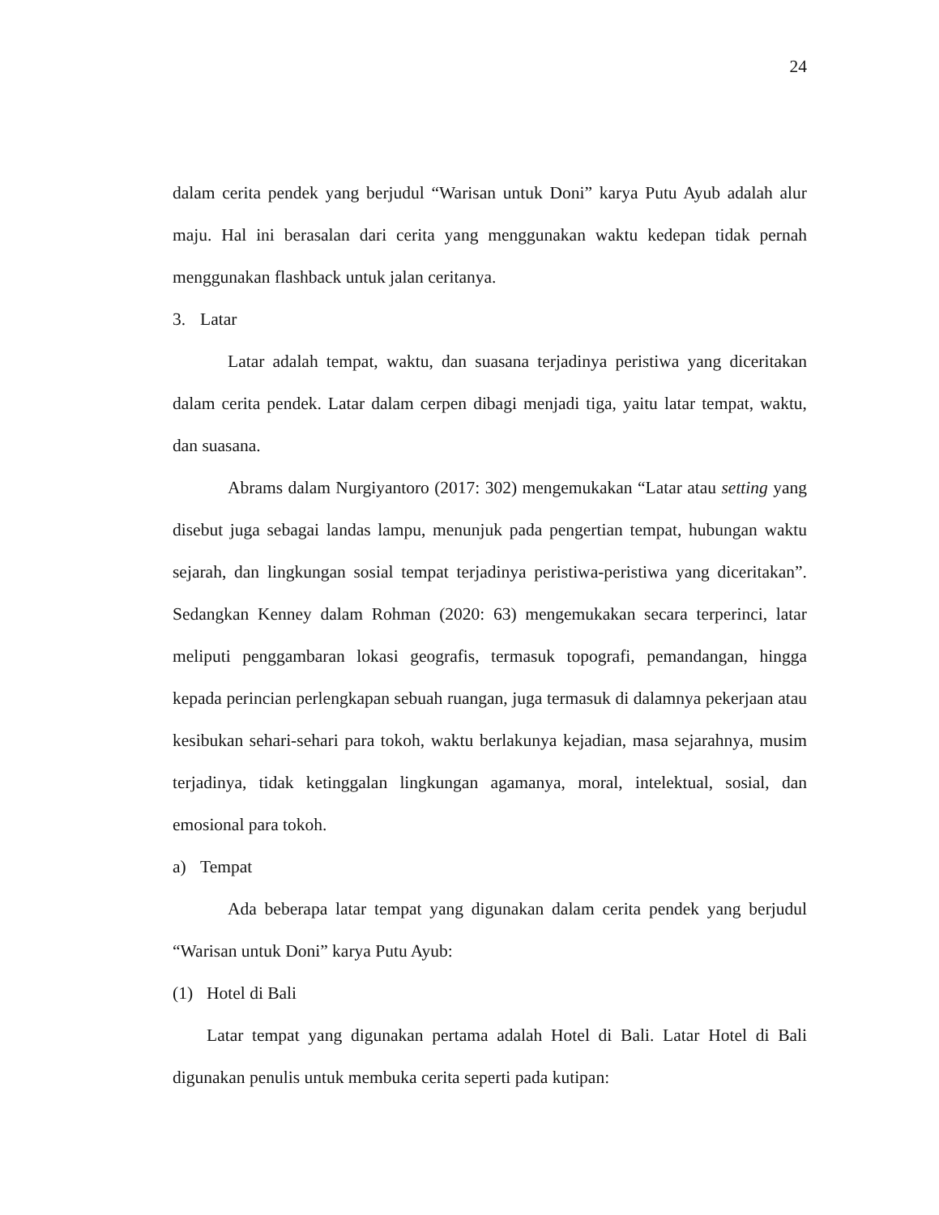24
dalam cerita pendek yang berjudul “Warisan untuk Doni” karya Putu Ayub adalah alur maju. Hal ini berasalan dari cerita yang menggunakan waktu kedepan tidak pernah menggunakan flashback untuk jalan ceritanya.
3. Latar
Latar adalah tempat, waktu, dan suasana terjadinya peristiwa yang diceritakan dalam cerita pendek. Latar dalam cerpen dibagi menjadi tiga, yaitu latar tempat, waktu, dan suasana.
Abrams dalam Nurgiyantoro (2017: 302) mengemukakan “Latar atau setting yang disebut juga sebagai landas lampu, menunjuk pada pengertian tempat, hubungan waktu sejarah, dan lingkungan sosial tempat terjadinya peristiwa-peristiwa yang diceritakan”. Sedangkan Kenney dalam Rohman (2020: 63) mengemukakan secara terperinci, latar meliputi penggambaran lokasi geografis, termasuk topografi, pemandangan, hingga kepada perincian perlengkapan sebuah ruangan, juga termasuk di dalamnya pekerjaan atau kesibukan sehari-sehari para tokoh, waktu berlakunya kejadian, masa sejarahnya, musim terjadinya, tidak ketinggalan lingkungan agamanya, moral, intelektual, sosial, dan emosional para tokoh.
a) Tempat
Ada beberapa latar tempat yang digunakan dalam cerita pendek yang berjudul “Warisan untuk Doni” karya Putu Ayub:
(1) Hotel di Bali
Latar tempat yang digunakan pertama adalah Hotel di Bali. Latar Hotel di Bali digunakan penulis untuk membuka cerita seperti pada kutipan: